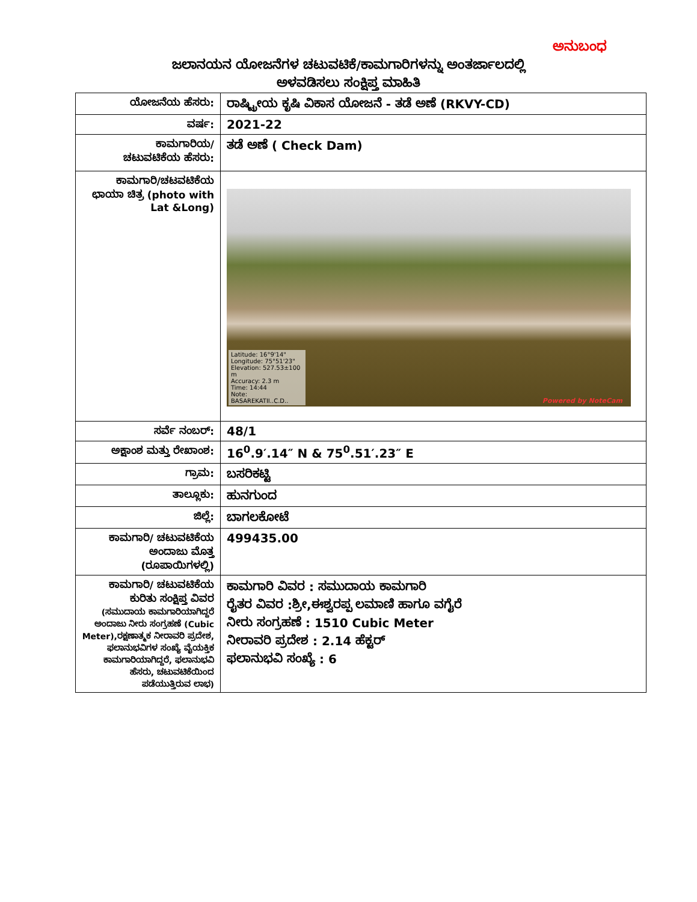ಅನುಬಂಧ
ಜಲಾನಯನ ಯೋಜನೆಗಳ ಚಟುವಟಿಕೆ/ಕಾಮಗಾರಿಗಳನ್ನು ಅಂತರ್ಜಾಲದಲ್ಲಿ
ಅಳವಡಿಸಲು ಸಂಕ್ಷಿಪ್ತ ಮಾಹಿತಿ
| ಯೋಜನೆಯ ಹೆಸರು: | ರಾಷ್ಟ್ರೀಯ ಕೃಷಿ ವಿಕಾಸ ಯೋಜನೆ - ತಡೆ ಅಣೆ (RKVY-CD) |
| ವರ್ಷ: | 2021-22 |
| ಕಾಮಗಾರಿಯ/ ಚಟುವಟಿಕೆಯ ಹೆಸರು: | ತಡೆ ಅಣೆ ( Check Dam) |
| ಕಾಮಗಾರಿ/ಚಟವಟಿಕೆಯ ಛಾಯಾ ಚಿತ್ರ (photo with Lat &Long) | Latitude: 16°9'14" Longitude: 75°51'23" Elevation: 527.53±100 m Accuracy: 2.3 m Time: 14:44 Note: BASAREKATII..C.D.. Powered by NoteCam |
| ಸರ್ವೆ ನಂಬರ್: | 48/1 |
| ಅಕ್ಷಾಂಶ ಮತ್ತು ರೇಖಾಂಶ: | 16<sup>0</sup>.9′.14″ N & 75<sup>0</sup>.51′.23″ E |
| ಗ್ರಾಮ: | ಬಸರಿಕಟ್ಟಿ |
| ತಾಲ್ಲೂಕು: | ಹುನಗುಂದ |
| ಜಿಲ್ಲೆ: | ಬಾಗಲಕೋಟೆ |
| ಕಾಮಗಾರಿ/ ಚಟುವಟಿಕೆಯ ಅಂದಾಜು ಮೊತ್ತ (ರೂಪಾಯಿಗಳಲ್ಲಿ) | 499435.00 |
| ಕಾಮಗಾರಿ/ ಚಟುವಟಿಕೆಯ ಕುರಿತು ಸಂಕ್ಷಿಪ್ತ ವಿವರ (ಸಮುದಾಯ ಕಾಮಗಾರಿಯಾಗಿದ್ದರೆ ಅಂದಾಜು ನೀರು ಸಂಗ್ರಹಣೆ (Cubic Meter),ರಕ್ಷಣಾತ್ಮಕ ನೀರಾವರಿ ಪ್ರದೇಶ, ಫಲಾನುಭವಿಗಳ ಸಂಖ್ಯೆ ವೈಯಕ್ತಿಕ ಕಾಮಗಾರಿಯಾಗಿದ್ದರೆ, ಫಲಾನುಭವಿ ಹೆಸರು, ಚಟುವಟಿಕೆಯಿಂದ ಪಡೆಯುತ್ತಿರುವ ಲಾಭ) | ಕಾಮಗಾರಿ ವಿವರ : ಸಮುದಾಯ ಕಾಮಗಾರಿ ರೈತರ ವಿವರ :ಶ್ರೀ,ಈಶ್ವರಪ್ಪ ಲಮಾಣಿ ಹಾಗೂ ವಗೈರೆ ನೀರು ಸಂಗ್ರಹಣೆ : 1510 Cubic Meter ನೀರಾವರಿ ಪ್ರದೇಶ : 2.14 ಹೆಕ್ಟರ್ ಫಲಾನುಭವಿ ಸಂಖ್ಯೆ : 6 |